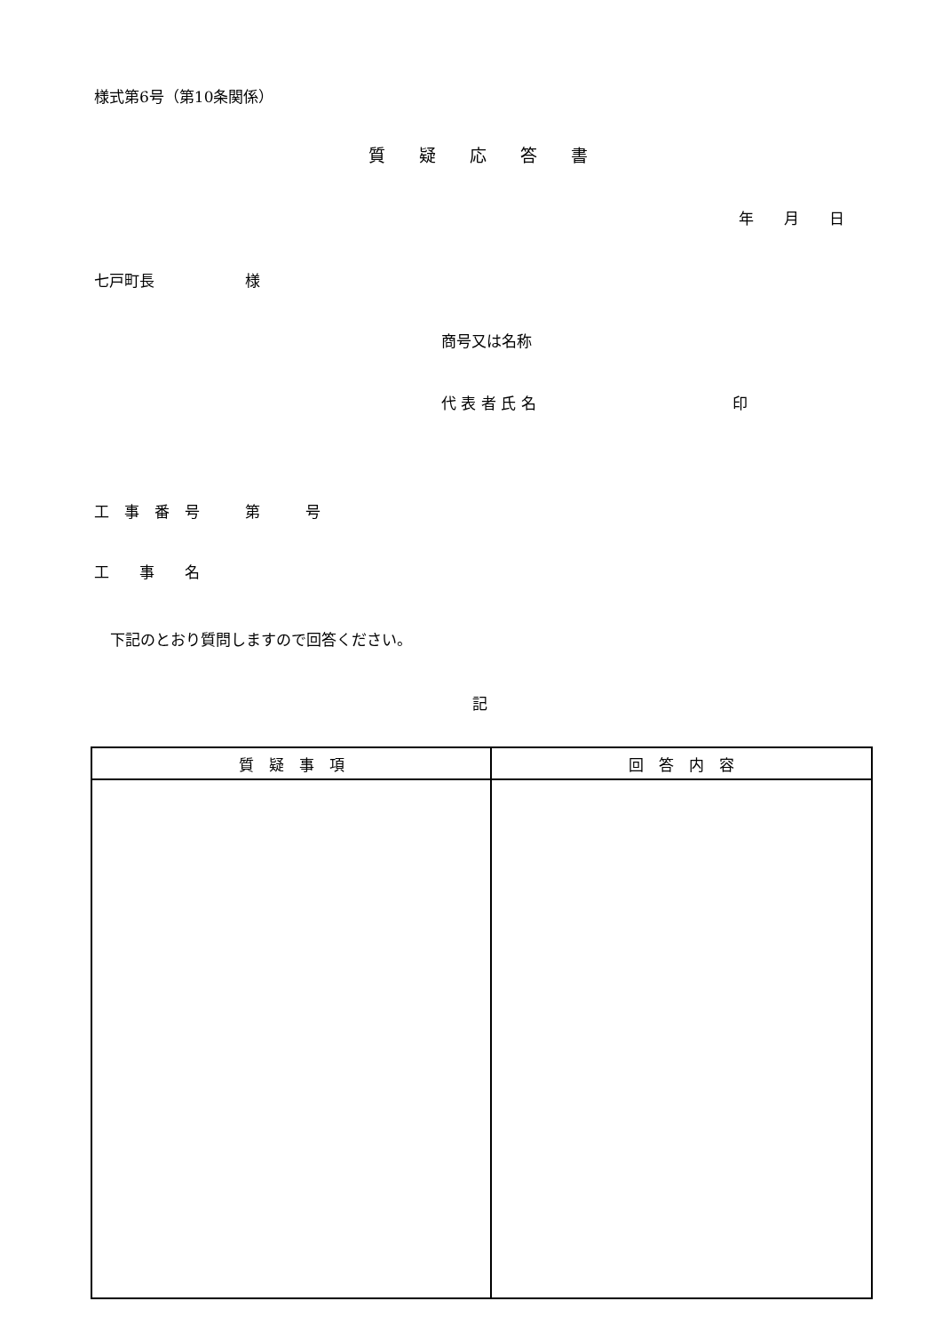様式第6号（第10条関係）
質　　疑　　応　　答　　書
年　　月　　日
七戸町長　　　　　　様
商号又は名称
代 表 者 氏 名　　　　　　　　　　　　　印
工　事　番　号　　　第　　　号
工　　事　　名
下記のとおり質問しますので回答ください。
記
| 質 疑 事 項 | 回 答 内 容 |
| --- | --- |